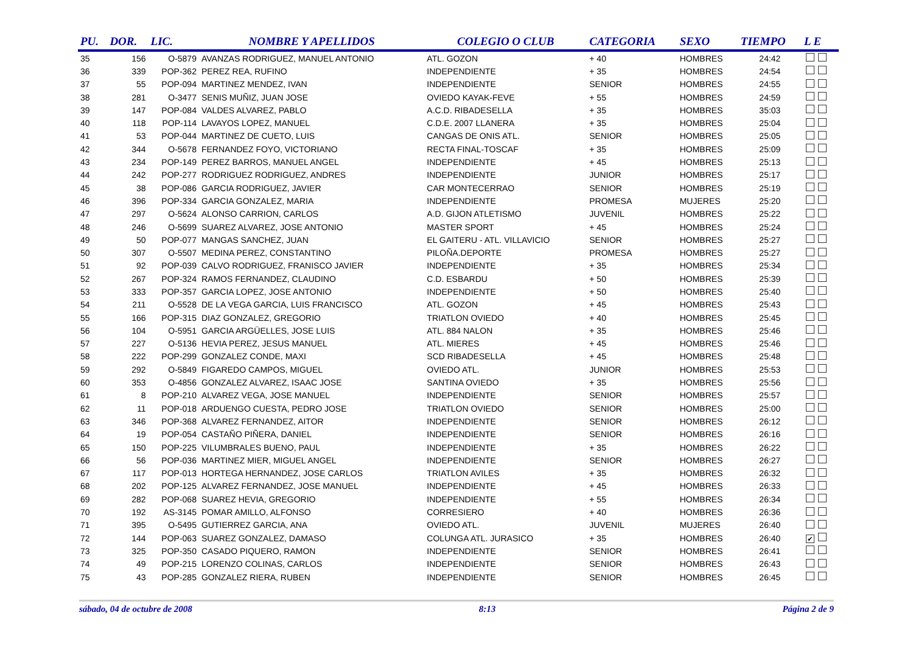| PU. | DOR. | LIC. | NOMBRE Y APELLIDOS | COLEGIO O CLUB | CATEGORIA | SEXO | TIEMPO | L E |
| --- | --- | --- | --- | --- | --- | --- | --- | --- |
| 35 | 156 | O-5879 | AVANZAS RODRIGUEZ, MANUEL ANTONIO | ATL. GOZON | + 40 | HOMBRES | 24:42 | |
| 36 | 339 | POP-362 | PEREZ REA, RUFINO | INDEPENDIENTE | + 35 | HOMBRES | 24:54 | |
| 37 | 55 | POP-094 | MARTINEZ MENDEZ, IVAN | INDEPENDIENTE | SENIOR | HOMBRES | 24:55 | |
| 38 | 281 | O-3477 | SENIS MUÑIZ, JUAN JOSE | OVIEDO KAYAK-FEVE | + 55 | HOMBRES | 24:59 | |
| 39 | 147 | POP-084 | VALDES ALVAREZ, PABLO | A.C.D. RIBADESELLA | + 35 | HOMBRES | 35:03 | |
| 40 | 118 | POP-114 | LAVAYOS LOPEZ, MANUEL | C.D.E. 2007 LLANERA | + 35 | HOMBRES | 25:04 | |
| 41 | 53 | POP-044 | MARTINEZ DE CUETO, LUIS | CANGAS DE ONIS ATL. | SENIOR | HOMBRES | 25:05 | |
| 42 | 344 | O-5678 | FERNANDEZ FOYO, VICTORIANO | RECTA FINAL-TOSCAF | + 35 | HOMBRES | 25:09 | |
| 43 | 234 | POP-149 | PEREZ BARROS, MANUEL ANGEL | INDEPENDIENTE | + 45 | HOMBRES | 25:13 | |
| 44 | 242 | POP-277 | RODRIGUEZ RODRIGUEZ, ANDRES | INDEPENDIENTE | JUNIOR | HOMBRES | 25:17 | |
| 45 | 38 | POP-086 | GARCIA RODRIGUEZ, JAVIER | CAR MONTECERRAO | SENIOR | HOMBRES | 25:19 | |
| 46 | 396 | POP-334 | GARCIA GONZALEZ, MARIA | INDEPENDIENTE | PROMESA | MUJERES | 25:20 | |
| 47 | 297 | O-5624 | ALONSO CARRION, CARLOS | A.D. GIJON ATLETISMO | JUVENIL | HOMBRES | 25:22 | |
| 48 | 246 | O-5699 | SUAREZ ALVAREZ, JOSE ANTONIO | MASTER SPORT | + 45 | HOMBRES | 25:24 | |
| 49 | 50 | POP-077 | MANGAS SANCHEZ, JUAN | EL GAITERU - ATL. VILLAVICIO | SENIOR | HOMBRES | 25:27 | |
| 50 | 307 | O-5507 | MEDINA PEREZ, CONSTANTINO | PILOÑA.DEPORTE | PROMESA | HOMBRES | 25:27 | |
| 51 | 92 | POP-039 | CALVO RODRIGUEZ, FRANISCO JAVIER | INDEPENDIENTE | + 35 | HOMBRES | 25:34 | |
| 52 | 267 | POP-324 | RAMOS FERNANDEZ, CLAUDINO | C.D. ESBARDU | + 50 | HOMBRES | 25:39 | |
| 53 | 333 | POP-357 | GARCIA LOPEZ, JOSE ANTONIO | INDEPENDIENTE | + 50 | HOMBRES | 25:40 | |
| 54 | 211 | O-5528 | DE LA VEGA GARCIA, LUIS FRANCISCO | ATL. GOZON | + 45 | HOMBRES | 25:43 | |
| 55 | 166 | POP-315 | DIAZ GONZALEZ, GREGORIO | TRIATLON OVIEDO | + 40 | HOMBRES | 25:45 | |
| 56 | 104 | O-5951 | GARCIA ARGÜELLES, JOSE LUIS | ATL. 884 NALON | + 35 | HOMBRES | 25:46 | |
| 57 | 227 | O-5136 | HEVIA PEREZ, JESUS MANUEL | ATL. MIERES | + 45 | HOMBRES | 25:46 | |
| 58 | 222 | POP-299 | GONZALEZ CONDE, MAXI | SCD RIBADESELLA | + 45 | HOMBRES | 25:48 | |
| 59 | 292 | O-5849 | FIGAREDO CAMPOS, MIGUEL | OVIEDO ATL. | JUNIOR | HOMBRES | 25:53 | |
| 60 | 353 | O-4856 | GONZALEZ ALVAREZ, ISAAC JOSE | SANTINA OVIEDO | + 35 | HOMBRES | 25:56 | |
| 61 | 8 | POP-210 | ALVAREZ VEGA, JOSE MANUEL | INDEPENDIENTE | SENIOR | HOMBRES | 25:57 | |
| 62 | 11 | POP-018 | ARDUENGO CUESTA, PEDRO JOSE | TRIATLON OVIEDO | SENIOR | HOMBRES | 25:00 | |
| 63 | 346 | POP-368 | ALVAREZ FERNANDEZ, AITOR | INDEPENDIENTE | SENIOR | HOMBRES | 26:12 | |
| 64 | 19 | POP-054 | CASTAÑO PIÑERA, DANIEL | INDEPENDIENTE | SENIOR | HOMBRES | 26:16 | |
| 65 | 150 | POP-225 | VILUMBRALES BUENO, PAUL | INDEPENDIENTE | + 35 | HOMBRES | 26:22 | |
| 66 | 56 | POP-036 | MARTINEZ MIER, MIGUEL ANGEL | INDEPENDIENTE | SENIOR | HOMBRES | 26:27 | |
| 67 | 117 | POP-013 | HORTEGA HERNANDEZ, JOSE CARLOS | TRIATLON AVILES | + 35 | HOMBRES | 26:32 | |
| 68 | 202 | POP-125 | ALVAREZ FERNANDEZ, JOSE MANUEL | INDEPENDIENTE | + 45 | HOMBRES | 26:33 | |
| 69 | 282 | POP-068 | SUAREZ HEVIA, GREGORIO | INDEPENDIENTE | + 55 | HOMBRES | 26:34 | |
| 70 | 192 | AS-3145 | POMAR AMILLO, ALFONSO | CORRESIERO | + 40 | HOMBRES | 26:36 | |
| 71 | 395 | O-5495 | GUTIERREZ GARCIA, ANA | OVIEDO ATL. | JUVENIL | MUJERES | 26:40 | |
| 72 | 144 | POP-063 | SUAREZ GONZALEZ, DAMASO | COLUNGA ATL. JURASICO | + 35 | HOMBRES | 26:40 | ✔ |
| 73 | 325 | POP-350 | CASADO PIQUERO, RAMON | INDEPENDIENTE | SENIOR | HOMBRES | 26:41 | |
| 74 | 49 | POP-215 | LORENZO COLINAS, CARLOS | INDEPENDIENTE | SENIOR | HOMBRES | 26:43 | |
| 75 | 43 | POP-285 | GONZALEZ RIERA, RUBEN | INDEPENDIENTE | SENIOR | HOMBRES | 26:45 | |
sábado, 04 de octubre de 2008 8:13 Página 2 de 9